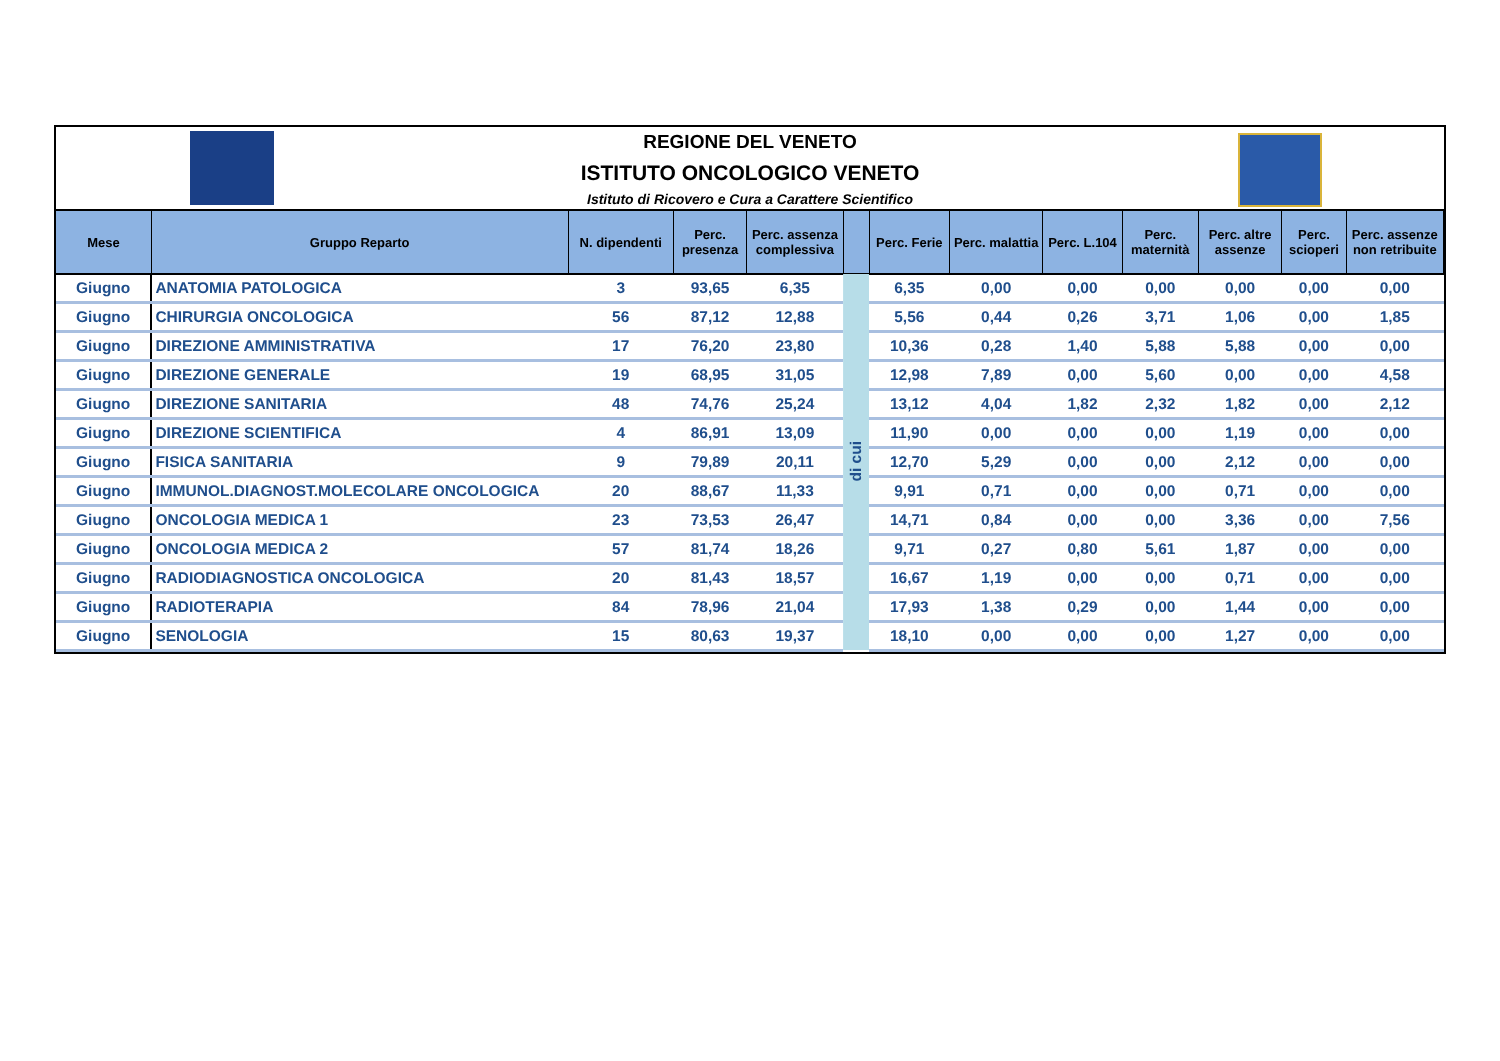REGIONE DEL VENETO
ISTITUTO ONCOLOGICO VENETO
Istituto di Ricovero e Cura a Carattere Scientifico
| Mese | Gruppo Reparto | N. dipendenti | Perc. presenza | Perc. assenza complessiva | | Perc. Ferie | Perc. malattia | Perc. L.104 | Perc. maternità | Perc. altre assenze | Perc. scioperi | Perc. assenze non retribuite |
| --- | --- | --- | --- | --- | --- | --- | --- | --- | --- | --- | --- | --- |
| Giugno | ANATOMIA PATOLOGICA | 3 | 93,65 | 6,35 | di cui | 6,35 | 0,00 | 0,00 | 0,00 | 0,00 | 0,00 | 0,00 |
| Giugno | CHIRURGIA ONCOLOGICA | 56 | 87,12 | 12,88 | | 5,56 | 0,44 | 0,26 | 3,71 | 1,06 | 0,00 | 1,85 |
| Giugno | DIREZIONE AMMINISTRATIVA | 17 | 76,20 | 23,80 | | 10,36 | 0,28 | 1,40 | 5,88 | 5,88 | 0,00 | 0,00 |
| Giugno | DIREZIONE GENERALE | 19 | 68,95 | 31,05 | | 12,98 | 7,89 | 0,00 | 5,60 | 0,00 | 0,00 | 4,58 |
| Giugno | DIREZIONE SANITARIA | 48 | 74,76 | 25,24 | | 13,12 | 4,04 | 1,82 | 2,32 | 1,82 | 0,00 | 2,12 |
| Giugno | DIREZIONE SCIENTIFICA | 4 | 86,91 | 13,09 | | 11,90 | 0,00 | 0,00 | 0,00 | 1,19 | 0,00 | 0,00 |
| Giugno | FISICA SANITARIA | 9 | 79,89 | 20,11 | | 12,70 | 5,29 | 0,00 | 0,00 | 2,12 | 0,00 | 0,00 |
| Giugno | IMMUNOL.DIAGNOST.MOLECOLARE ONCOLOGICA | 20 | 88,67 | 11,33 | | 9,91 | 0,71 | 0,00 | 0,00 | 0,71 | 0,00 | 0,00 |
| Giugno | ONCOLOGIA MEDICA 1 | 23 | 73,53 | 26,47 | | 14,71 | 0,84 | 0,00 | 0,00 | 3,36 | 0,00 | 7,56 |
| Giugno | ONCOLOGIA MEDICA 2 | 57 | 81,74 | 18,26 | | 9,71 | 0,27 | 0,80 | 5,61 | 1,87 | 0,00 | 0,00 |
| Giugno | RADIODIAGNOSTICA ONCOLOGICA | 20 | 81,43 | 18,57 | | 16,67 | 1,19 | 0,00 | 0,00 | 0,71 | 0,00 | 0,00 |
| Giugno | RADIOTERAPIA | 84 | 78,96 | 21,04 | | 17,93 | 1,38 | 0,29 | 0,00 | 1,44 | 0,00 | 0,00 |
| Giugno | SENOLOGIA | 15 | 80,63 | 19,37 | | 18,10 | 0,00 | 0,00 | 0,00 | 1,27 | 0,00 | 0,00 |